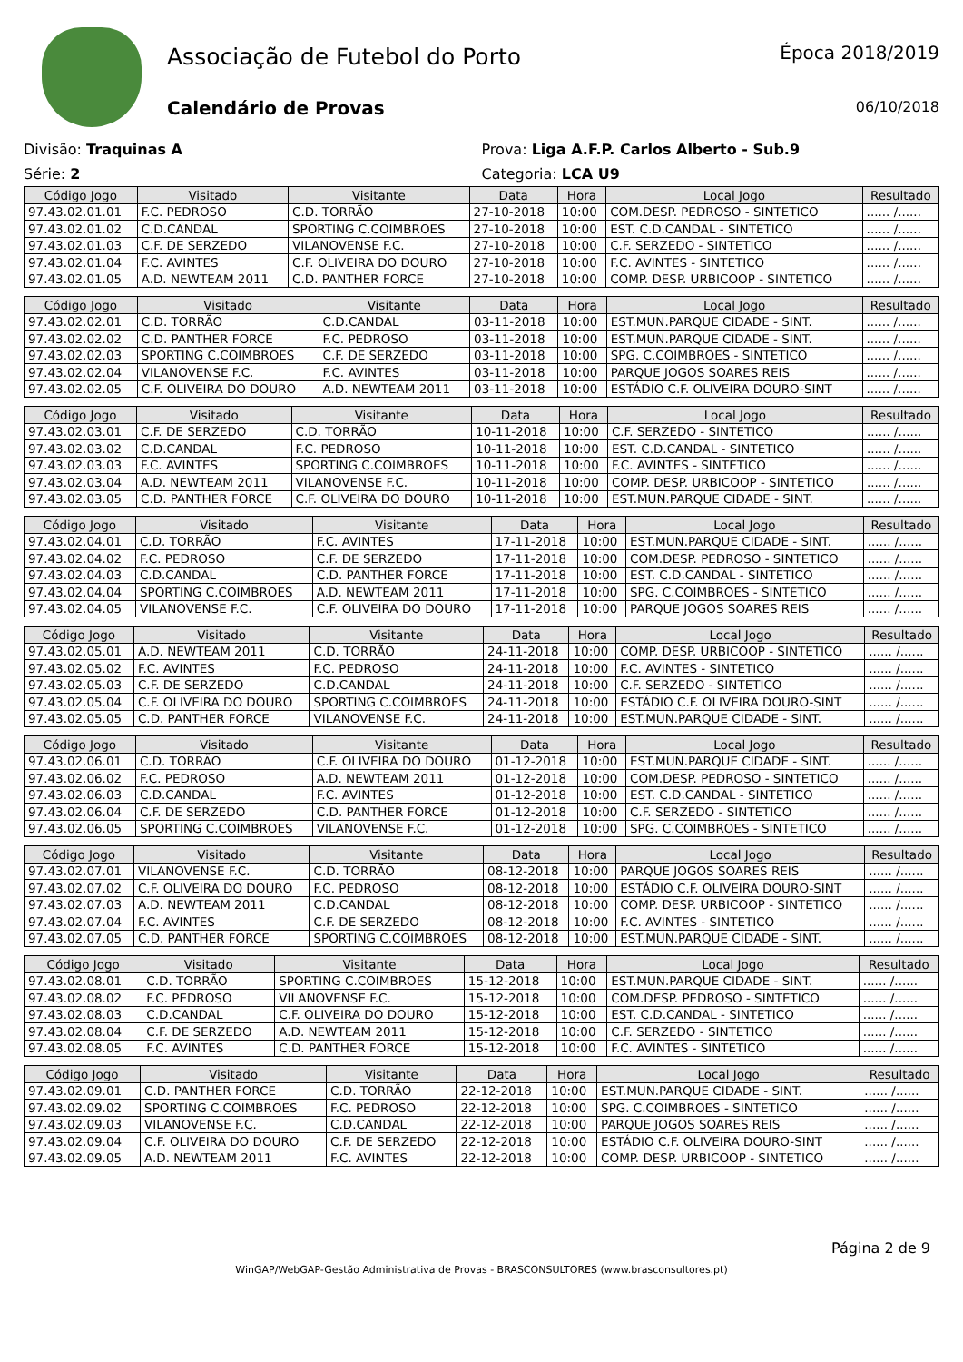Associação de Futebol do Porto
Calendário de Provas
Época 2018/2019
06/10/2018
Divisão: Traquinas A
Série: 2
Prova: Liga A.F.P. Carlos Alberto - Sub.9
Categoria: LCA U9
| Código Jogo | Visitado | Visitante | Data | Hora | Local Jogo | Resultado |
| --- | --- | --- | --- | --- | --- | --- |
| 97.43.02.01.01 | F.C. PEDROSO | C.D. TORRÃO | 27-10-2018 | 10:00 | COM.DESP. PEDROSO - SINTETICO | ...... /...... |
| 97.43.02.01.02 | C.D.CANDAL | SPORTING C.COIMBROES | 27-10-2018 | 10:00 | EST. C.D.CANDAL - SINTETICO | ...... /...... |
| 97.43.02.01.03 | C.F. DE SERZEDO | VILANOVENSE F.C. | 27-10-2018 | 10:00 | C.F. SERZEDO - SINTETICO | ...... /...... |
| 97.43.02.01.04 | F.C. AVINTES | C.F. OLIVEIRA DO DOURO | 27-10-2018 | 10:00 | F.C. AVINTES - SINTETICO | ...... /...... |
| 97.43.02.01.05 | A.D. NEWTEAM 2011 | C.D. PANTHER FORCE | 27-10-2018 | 10:00 | COMP. DESP. URBICOOP - SINTETICO | ...... /...... |
| Código Jogo | Visitado | Visitante | Data | Hora | Local Jogo | Resultado |
| --- | --- | --- | --- | --- | --- | --- |
| 97.43.02.02.01 | C.D. TORRÃO | C.D.CANDAL | 03-11-2018 | 10:00 | EST.MUN.PARQUE CIDADE - SINT. | ...... /...... |
| 97.43.02.02.02 | C.D. PANTHER FORCE | F.C. PEDROSO | 03-11-2018 | 10:00 | EST.MUN.PARQUE CIDADE - SINT. | ...... /...... |
| 97.43.02.02.03 | SPORTING C.COIMBROES | C.F. DE SERZEDO | 03-11-2018 | 10:00 | SPG. C.COIMBROES - SINTETICO | ...... /...... |
| 97.43.02.02.04 | VILANOVENSE F.C. | F.C. AVINTES | 03-11-2018 | 10:00 | PARQUE JOGOS SOARES REIS | ...... /...... |
| 97.43.02.02.05 | C.F. OLIVEIRA DO DOURO | A.D. NEWTEAM 2011 | 03-11-2018 | 10:00 | ESTÁDIO C.F. OLIVEIRA DOURO-SINT | ...... /...... |
| Código Jogo | Visitado | Visitante | Data | Hora | Local Jogo | Resultado |
| --- | --- | --- | --- | --- | --- | --- |
| 97.43.02.03.01 | C.F. DE SERZEDO | C.D. TORRÃO | 10-11-2018 | 10:00 | C.F. SERZEDO - SINTETICO | ...... /...... |
| 97.43.02.03.02 | C.D.CANDAL | F.C. PEDROSO | 10-11-2018 | 10:00 | EST. C.D.CANDAL - SINTETICO | ...... /...... |
| 97.43.02.03.03 | F.C. AVINTES | SPORTING C.COIMBROES | 10-11-2018 | 10:00 | F.C. AVINTES - SINTETICO | ...... /...... |
| 97.43.02.03.04 | A.D. NEWTEAM 2011 | VILANOVENSE F.C. | 10-11-2018 | 10:00 | COMP. DESP. URBICOOP - SINTETICO | ...... /...... |
| 97.43.02.03.05 | C.D. PANTHER FORCE | C.F. OLIVEIRA DO DOURO | 10-11-2018 | 10:00 | EST.MUN.PARQUE CIDADE - SINT. | ...... /...... |
| Código Jogo | Visitado | Visitante | Data | Hora | Local Jogo | Resultado |
| --- | --- | --- | --- | --- | --- | --- |
| 97.43.02.04.01 | C.D. TORRÃO | F.C. AVINTES | 17-11-2018 | 10:00 | EST.MUN.PARQUE CIDADE - SINT. | ...... /...... |
| 97.43.02.04.02 | F.C. PEDROSO | C.F. DE SERZEDO | 17-11-2018 | 10:00 | COM.DESP. PEDROSO - SINTETICO | ...... /...... |
| 97.43.02.04.03 | C.D.CANDAL | C.D. PANTHER FORCE | 17-11-2018 | 10:00 | EST. C.D.CANDAL - SINTETICO | ...... /...... |
| 97.43.02.04.04 | SPORTING C.COIMBROES | A.D. NEWTEAM 2011 | 17-11-2018 | 10:00 | SPG. C.COIMBROES - SINTETICO | ...... /...... |
| 97.43.02.04.05 | VILANOVENSE F.C. | C.F. OLIVEIRA DO DOURO | 17-11-2018 | 10:00 | PARQUE JOGOS SOARES REIS | ...... /...... |
| Código Jogo | Visitado | Visitante | Data | Hora | Local Jogo | Resultado |
| --- | --- | --- | --- | --- | --- | --- |
| 97.43.02.05.01 | A.D. NEWTEAM 2011 | C.D. TORRÃO | 24-11-2018 | 10:00 | COMP. DESP. URBICOOP - SINTETICO | ...... /...... |
| 97.43.02.05.02 | F.C. AVINTES | F.C. PEDROSO | 24-11-2018 | 10:00 | F.C. AVINTES - SINTETICO | ...... /...... |
| 97.43.02.05.03 | C.F. DE SERZEDO | C.D.CANDAL | 24-11-2018 | 10:00 | C.F. SERZEDO - SINTETICO | ...... /...... |
| 97.43.02.05.04 | C.F. OLIVEIRA DO DOURO | SPORTING C.COIMBROES | 24-11-2018 | 10:00 | ESTÁDIO C.F. OLIVEIRA DOURO-SINT | ...... /...... |
| 97.43.02.05.05 | C.D. PANTHER FORCE | VILANOVENSE F.C. | 24-11-2018 | 10:00 | EST.MUN.PARQUE CIDADE - SINT. | ...... /...... |
| Código Jogo | Visitado | Visitante | Data | Hora | Local Jogo | Resultado |
| --- | --- | --- | --- | --- | --- | --- |
| 97.43.02.06.01 | C.D. TORRÃO | C.F. OLIVEIRA DO DOURO | 01-12-2018 | 10:00 | EST.MUN.PARQUE CIDADE - SINT. | ...... /...... |
| 97.43.02.06.02 | F.C. PEDROSO | A.D. NEWTEAM 2011 | 01-12-2018 | 10:00 | COM.DESP. PEDROSO - SINTETICO | ...... /...... |
| 97.43.02.06.03 | C.D.CANDAL | F.C. AVINTES | 01-12-2018 | 10:00 | EST. C.D.CANDAL - SINTETICO | ...... /...... |
| 97.43.02.06.04 | C.F. DE SERZEDO | C.D. PANTHER FORCE | 01-12-2018 | 10:00 | C.F. SERZEDO - SINTETICO | ...... /...... |
| 97.43.02.06.05 | SPORTING C.COIMBROES | VILANOVENSE F.C. | 01-12-2018 | 10:00 | SPG. C.COIMBROES - SINTETICO | ...... /...... |
| Código Jogo | Visitado | Visitante | Data | Hora | Local Jogo | Resultado |
| --- | --- | --- | --- | --- | --- | --- |
| 97.43.02.07.01 | VILANOVENSE F.C. | C.D. TORRÃO | 08-12-2018 | 10:00 | PARQUE JOGOS SOARES REIS | ...... /...... |
| 97.43.02.07.02 | C.F. OLIVEIRA DO DOURO | F.C. PEDROSO | 08-12-2018 | 10:00 | ESTÁDIO C.F. OLIVEIRA DOURO-SINT | ...... /...... |
| 97.43.02.07.03 | A.D. NEWTEAM 2011 | C.D.CANDAL | 08-12-2018 | 10:00 | COMP. DESP. URBICOOP - SINTETICO | ...... /...... |
| 97.43.02.07.04 | F.C. AVINTES | C.F. DE SERZEDO | 08-12-2018 | 10:00 | F.C. AVINTES - SINTETICO | ...... /...... |
| 97.43.02.07.05 | C.D. PANTHER FORCE | SPORTING C.COIMBROES | 08-12-2018 | 10:00 | EST.MUN.PARQUE CIDADE - SINT. | ...... /...... |
| Código Jogo | Visitado | Visitante | Data | Hora | Local Jogo | Resultado |
| --- | --- | --- | --- | --- | --- | --- |
| 97.43.02.08.01 | C.D. TORRÃO | SPORTING C.COIMBROES | 15-12-2018 | 10:00 | EST.MUN.PARQUE CIDADE - SINT. | ...... /...... |
| 97.43.02.08.02 | F.C. PEDROSO | VILANOVENSE F.C. | 15-12-2018 | 10:00 | COM.DESP. PEDROSO - SINTETICO | ...... /...... |
| 97.43.02.08.03 | C.D.CANDAL | C.F. OLIVEIRA DO DOURO | 15-12-2018 | 10:00 | EST. C.D.CANDAL - SINTETICO | ...... /...... |
| 97.43.02.08.04 | C.F. DE SERZEDO | A.D. NEWTEAM 2011 | 15-12-2018 | 10:00 | C.F. SERZEDO - SINTETICO | ...... /...... |
| 97.43.02.08.05 | F.C. AVINTES | C.D. PANTHER FORCE | 15-12-2018 | 10:00 | F.C. AVINTES - SINTETICO | ...... /...... |
| Código Jogo | Visitado | Visitante | Data | Hora | Local Jogo | Resultado |
| --- | --- | --- | --- | --- | --- | --- |
| 97.43.02.09.01 | C.D. PANTHER FORCE | C.D. TORRÃO | 22-12-2018 | 10:00 | EST.MUN.PARQUE CIDADE - SINT. | ...... /...... |
| 97.43.02.09.02 | SPORTING C.COIMBROES | F.C. PEDROSO | 22-12-2018 | 10:00 | SPG. C.COIMBROES - SINTETICO | ...... /...... |
| 97.43.02.09.03 | VILANOVENSE F.C. | C.D.CANDAL | 22-12-2018 | 10:00 | PARQUE JOGOS SOARES REIS | ...... /...... |
| 97.43.02.09.04 | C.F. OLIVEIRA DO DOURO | C.F. DE SERZEDO | 22-12-2018 | 10:00 | ESTÁDIO C.F. OLIVEIRA DOURO-SINT | ...... /...... |
| 97.43.02.09.05 | A.D. NEWTEAM 2011 | F.C. AVINTES | 22-12-2018 | 10:00 | COMP. DESP. URBICOOP - SINTETICO | ...... /...... |
Página 2 de 9
WinGAP/WebGAP-Gestão Administrativa de Provas - BRASCONSULTORES (www.brasconsultores.pt)